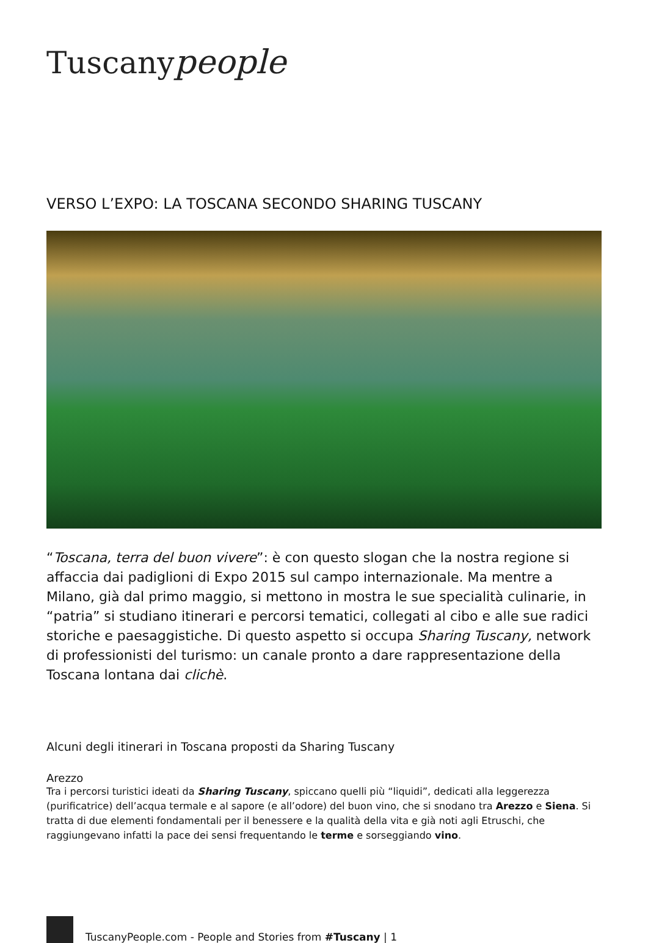Tuscanypeople
VERSO L’EXPO: LA TOSCANA SECONDO SHARING TUSCANY
“Toscana, terra del buon vivere”: è con questo slogan che la nostra regione si affaccia dai padiglioni di Expo 2015 sul campo internazionale. Ma mentre a Milano, già dal primo maggio, si mettono in mostra le sue specialità culinarie, in “patria” si studiano itinerari e percorsi tematici, collegati al cibo e alle sue radici storiche e paesaggistiche. Di questo aspetto si occupa Sharing Tuscany, network di professionisti del turismo: un canale pronto a dare rappresentazione della Toscana lontana dai clichè.
Alcuni degli itinerari in Toscana proposti da Sharing Tuscany
Arezzo
Tra i percorsi turistici ideati da Sharing Tuscany, spiccano quelli più “liquidi”, dedicati alla leggerezza (purificatrice) dell’acqua termale e al sapore (e all’odore) del buon vino, che si snodano tra Arezzo e Siena. Si tratta di due elementi fondamentali per il benessere e la qualità della vita e già noti agli Etruschi, che raggiungevano infatti la pace dei sensi frequentando le terme e sorseggiando vino.
TuscanyPeople.com - People and Stories from #Tuscany | 1